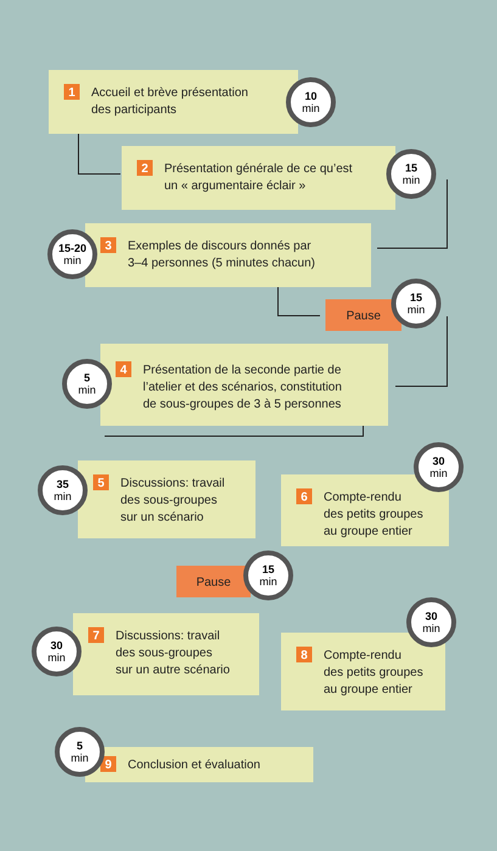1 Accueil et brève présentation
des participants
10
min
2 Présentation générale de ce qu’est
un « argumentaire éclair »
15
min
3 Exemples de discours donnés par
3–4 personnes (5 minutes chacun)
15-20
min
Pause
15
min
4 Présentation de la seconde partie de
l’atelier et des scénarios, constitution
de sous-groupes de 3 à 5 personnes
5
min
5 Discussions: travail
des sous-groupes
sur un scénario
35
min
6 Compte-rendu
des petits groupes
au groupe entier
30
min
Pause
15
min
7 Discussions: travail
des sous-groupes
sur un autre scénario
30
min
8 Compte-rendu
des petits groupes
au groupe entier
30
min
9 Conclusion et évaluation
5
min